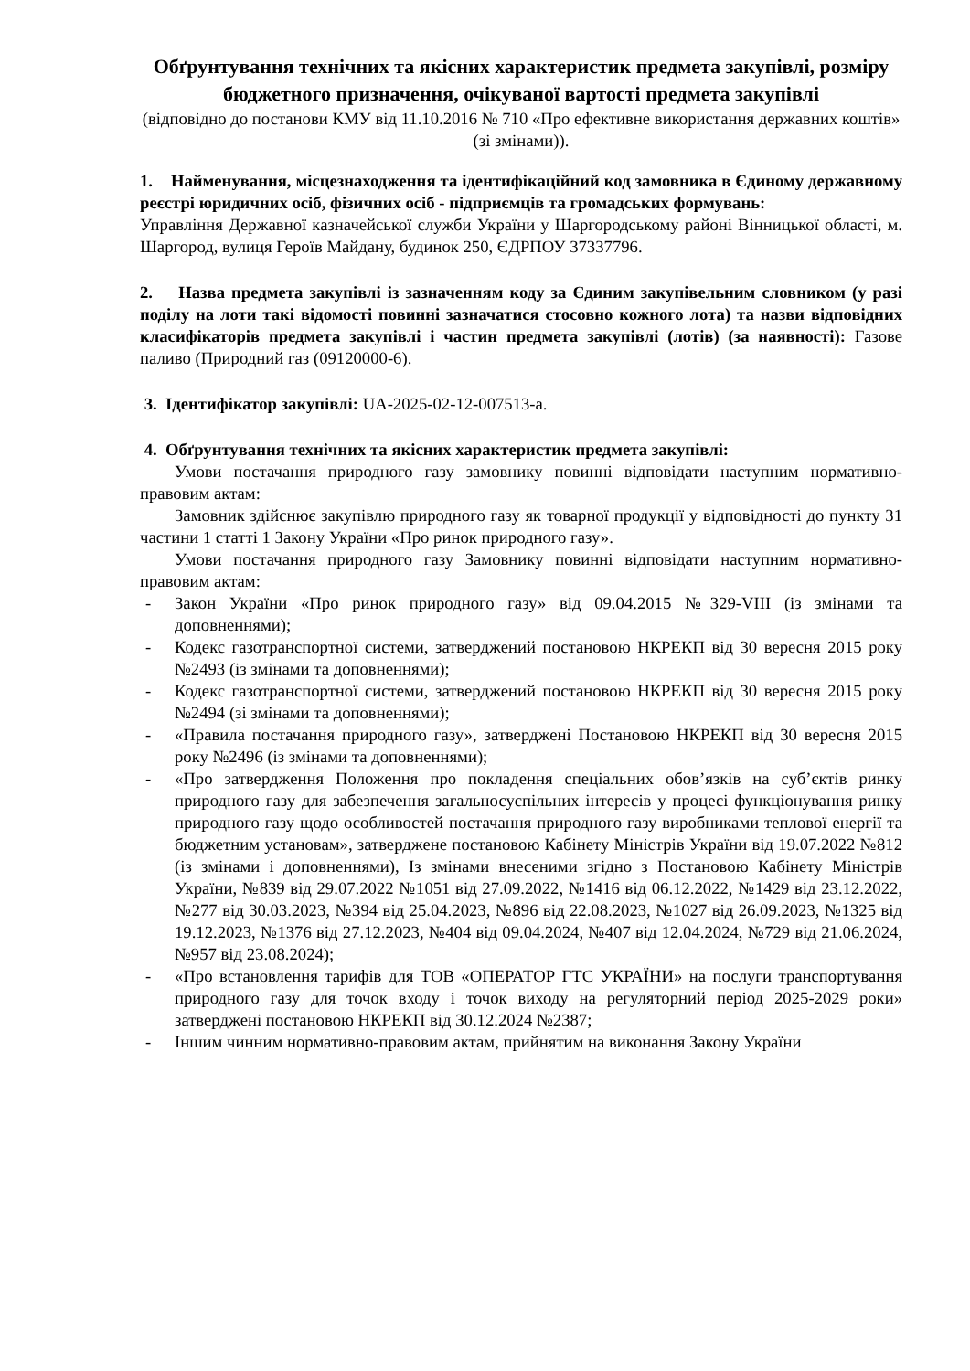Обґрунтування технічних та якісних характеристик предмета закупівлі, розміру бюджетного призначення, очікуваної вартості предмета закупівлі
(відповідно до постанови КМУ від 11.10.2016 № 710 «Про ефективне використання державних коштів» (зі змінами)).
1. Найменування, місцезнаходження та ідентифікаційний код замовника в Єдиному державному реєстрі юридичних осіб, фізичних осіб - підприємців та громадських формувань:
Управління Державної казначейської служби України у Шаргородському районі Вінницької області, м. Шаргород, вулиця Героїв Майдану, будинок 250, ЄДРПОУ 37337796.
2. Назва предмета закупівлі із зазначенням коду за Єдиним закупівельним словником (у разі поділу на лоти такі відомості повинні зазначатися стосовно кожного лота) та назви відповідних класифікаторів предмета закупівлі і частин предмета закупівлі (лотів) (за наявності): Газове паливо (Природний газ (09120000-6).
3. Ідентифікатор закупівлі: UA-2025-02-12-007513-a.
4. Обґрунтування технічних та якісних характеристик предмета закупівлі:
Умови постачання природного газу замовнику повинні відповідати наступним нормативно-правовим актам:
Замовник здійснює закупівлю природного газу як товарної продукції у відповідності до пункту 31 частини 1 статті 1 Закону України «Про ринок природного газу».
Умови постачання природного газу Замовнику повинні відповідати наступним нормативно-правовим актам:
- Закон України «Про ринок природного газу» від 09.04.2015 №329-VIII (із змінами та доповненнями);
- Кодекс газотранспортної системи, затверджений постановою НКРЕКП від 30 вересня 2015 року №2493 (із змінами та доповненнями);
- Кодекс газотранспортної системи, затверджений постановою НКРЕКП від 30 вересня 2015 року №2494 (зі змінами та доповненнями);
- «Правила постачання природного газу», затверджені Постановою НКРЕКП від 30 вересня 2015 року №2496 (із змінами та доповненнями);
- «Про затвердження Положення про покладення спеціальних обов’язків на суб’єктів ринку природного газу для забезпечення загальносуспільних інтересів у процесі функціонування ринку природного газу щодо особливостей постачання природного газу виробниками теплової енергії та бюджетним установам», затверджене постановою Кабінету Міністрів України від 19.07.2022 №812 (із змінами і доповненнями), Із змінами внесеними згідно з Постановою Кабінету Міністрів України, №839 від 29.07.2022 №1051 від 27.09.2022, №1416 від 06.12.2022, №1429 від 23.12.2022, №277 від 30.03.2023, №394 від 25.04.2023, №896 від 22.08.2023, №1027 від 26.09.2023, №1325 від 19.12.2023, №1376 від 27.12.2023, №404 від 09.04.2024, №407 від 12.04.2024, №729 від 21.06.2024, №957 від 23.08.2024);
- «Про встановлення тарифів для ТОВ «ОПЕРАТОР ГТС УКРАЇНИ» на послуги транспортування природного газу для точок входу і точок виходу на регуляторний період 2025-2029 роки» затверджені постановою НКРЕКП від 30.12.2024 №2387;
- Іншим чинним нормативно-правовим актам, прийнятим на виконання Закону України